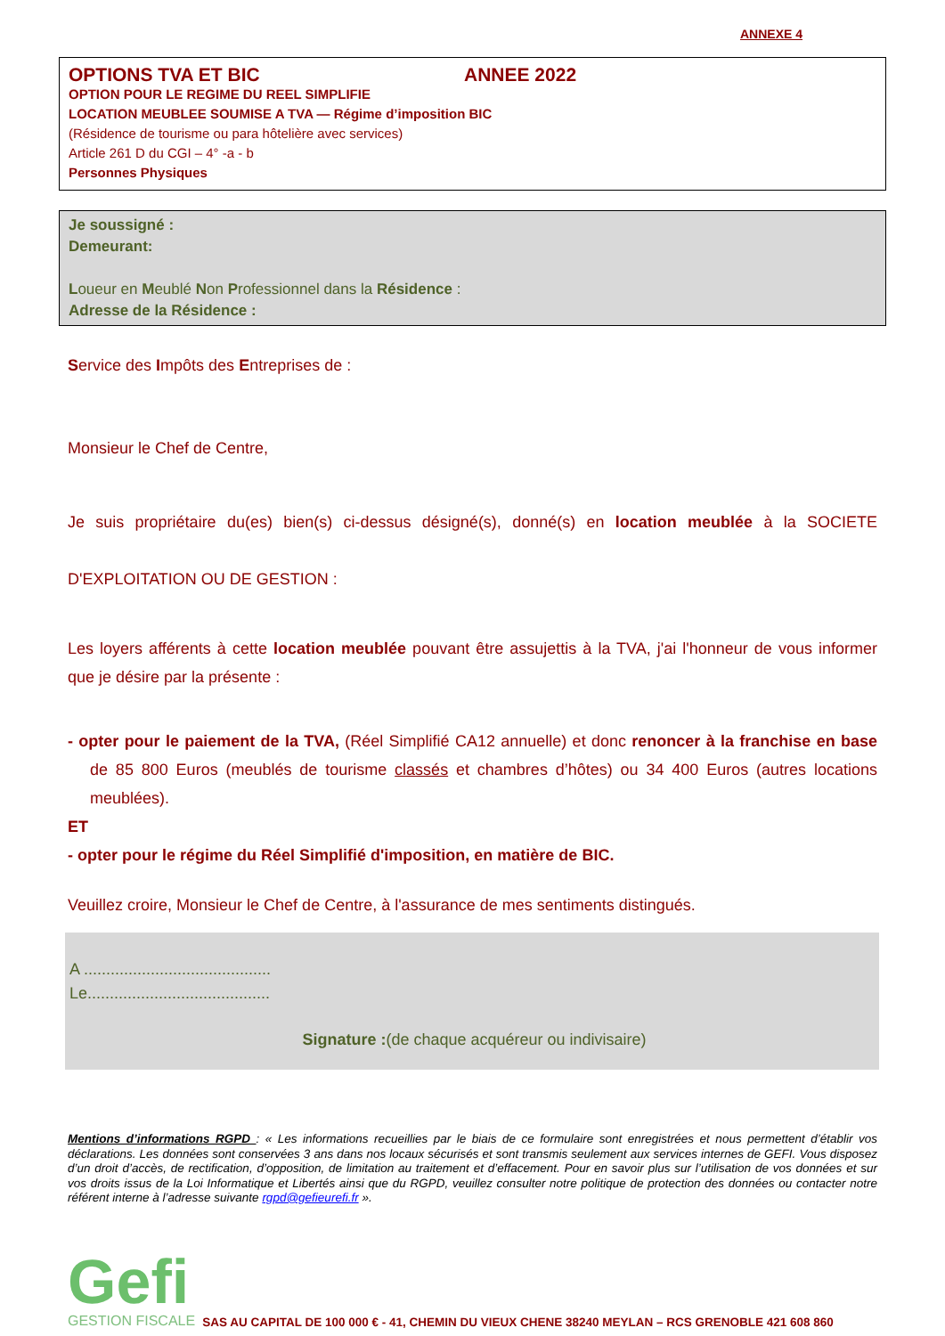ANNEXE 4
OPTIONS TVA ET BIC ANNEE 2022
OPTION POUR LE REGIME DU REEL SIMPLIFIE
LOCATION MEUBLEE SOUMISE A TVA — Régime d’imposition BIC
(Résidence de tourisme ou para hôtelière avec services)
Article 261 D du CGI – 4° -a - b
Personnes Physiques
Je soussigné :
Demeurant:
Loueur en Meublé Non Professionnel dans la Résidence :
Adresse de la Résidence :
Service des Impôts des Entreprises de :
Monsieur le Chef de Centre,
Je suis propriétaire du(es) bien(s) ci-dessus désigné(s), donné(s) en location meublée à la SOCIETE D'EXPLOITATION OU DE GESTION :
Les loyers afférents à cette location meublée pouvant être assujettis à la TVA, j'ai l'honneur de vous informer que je désire par la présente :
- opter pour le paiement de la TVA, (Réel Simplifié CA12 annuelle) et donc renoncer à la franchise en base de 85 800 Euros (meublés de tourisme classés et chambres d’hôtes) ou 34 400 Euros (autres locations meublées).
ET
- opter pour le régime du Réel Simplifié d'imposition, en matière de BIC.
Veuillez croire, Monsieur le Chef de Centre, à l'assurance de mes sentiments distingués.
A ..........................................
Le.........................................
Signature :(de chaque acquéreur ou indivisaire)
Mentions d’informations RGPD : « Les informations recueillies par le biais de ce formulaire sont enregistrées et nous permettent d’établir vos déclarations. Les données sont conservées 3 ans dans nos locaux sécurisés et sont transmis seulement aux services internes de GEFI. Vous disposez d’un droit d’accès, de rectification, d’opposition, de limitation au traitement et d’effacement. Pour en savoir plus sur l’utilisation de vos données et sur vos droits issus de la Loi Informatique et Libertés ainsi que du RGPD, veuillez consulter notre politique de protection des données ou contacter notre référent interne à l’adresse suivante rgpd@gefieurefi.fr ».
Gefi
GESTION FISCALE
SAS AU CAPITAL DE 100 000 € - 41, CHEMIN DU VIEUX CHENE 38240 MEYLAN – RCS GRENOBLE 421 608 860